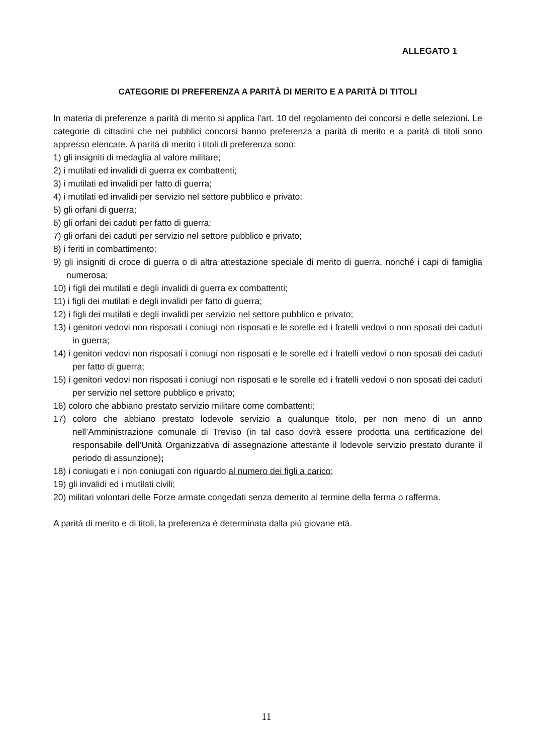ALLEGATO 1
CATEGORIE DI PREFERENZA A PARITÀ DI MERITO E A PARITÀ DI TITOLI
In materia di preferenze a parità di merito si applica l’art. 10 del regolamento dei concorsi e delle selezioni. Le categorie di cittadini che nei pubblici concorsi hanno preferenza a parità di merito e a parità di titoli sono appresso elencate. A parità di merito i titoli di preferenza sono:
1) gli insigniti di medaglia al valore militare;
2) i mutilati ed invalidi di guerra ex combattenti;
3) i mutilati ed invalidi per fatto di guerra;
4) i mutilati ed invalidi per servizio nel settore pubblico e privato;
5) gli orfani di guerra;
6) gli orfani dei caduti per fatto di guerra;
7) gli orfani dei caduti per servizio nel settore pubblico e privato;
8) i feriti in combattimento;
9) gli insigniti di croce di guerra o di altra attestazione speciale di merito di guerra, nonché i capi di famiglia numerosa;
10) i figli dei mutilati e degli invalidi di guerra ex combattenti;
11) i figli dei mutilati e degli invalidi per fatto di guerra;
12) i figli dei mutilati e degli invalidi per servizio nel settore pubblico e privato;
13) i genitori vedovi non risposati i coniugi non risposati e le sorelle ed i fratelli vedovi o non sposati dei caduti in guerra;
14) i genitori vedovi non risposati i coniugi non risposati e le sorelle ed i fratelli vedovi o non sposati dei caduti per fatto di guerra;
15) i genitori vedovi non risposati i coniugi non risposati e le sorelle ed i fratelli vedovi o non sposati dei caduti per servizio nel settore pubblico e privato;
16) coloro che abbiano prestato servizio militare come combattenti;
17) coloro che abbiano prestato lodevole servizio a qualunque titolo, per non meno di un anno nell’Amministrazione comunale di Treviso (in tal caso dovrà essere prodotta una certificazione del responsabile dell’Unità Organizzativa di assegnazione attestante il lodevole servizio prestato durante il periodo di assunzione);
18) i coniugati e i non coniugati con riguardo al numero dei figli a carico;
19) gli invalidi ed i mutilati civili;
20) militari volontari delle Forze armate congedati senza demerito al termine della ferma o rafferma.
A parità di merito e di titoli, la preferenza è determinata dalla più giovane età.
11